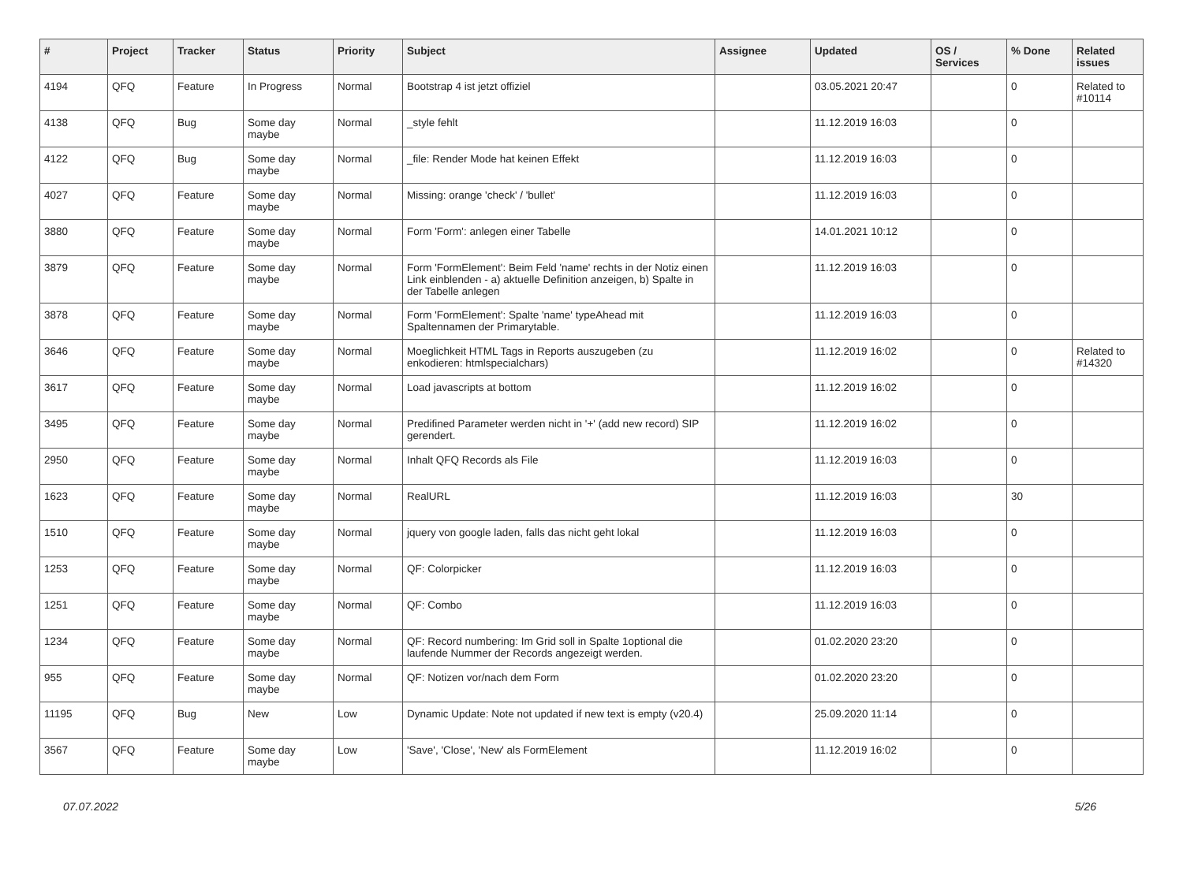| # | Project | Tracker | Status | Priority | Subject | Assignee | Updated | OS / Services | % Done | Related issues |
| --- | --- | --- | --- | --- | --- | --- | --- | --- | --- | --- |
| 4194 | QFQ | Feature | In Progress | Normal | Bootstrap 4 ist jetzt offiziel | | 03.05.2021 20:47 | | 0 | Related to #10114 |
| 4138 | QFQ | Bug | Some day maybe | Normal | _style fehlt | | 11.12.2019 16:03 | | 0 | |
| 4122 | QFQ | Bug | Some day maybe | Normal | _file: Render Mode hat keinen Effekt | | 11.12.2019 16:03 | | 0 | |
| 4027 | QFQ | Feature | Some day maybe | Normal | Missing: orange 'check' / 'bullet' | | 11.12.2019 16:03 | | 0 | |
| 3880 | QFQ | Feature | Some day maybe | Normal | Form 'Form': anlegen einer Tabelle | | 14.01.2021 10:12 | | 0 | |
| 3879 | QFQ | Feature | Some day maybe | Normal | Form 'FormElement': Beim Feld 'name' rechts in der Notiz einen Link einblenden - a) aktuelle Definition anzeigen, b) Spalte in der Tabelle anlegen | | 11.12.2019 16:03 | | 0 | |
| 3878 | QFQ | Feature | Some day maybe | Normal | Form 'FormElement': Spalte 'name' typeAhead mit Spaltennamen der Primarytable. | | 11.12.2019 16:03 | | 0 | |
| 3646 | QFQ | Feature | Some day maybe | Normal | Moeglichkeit HTML Tags in Reports auszugeben (zu enkodieren: htmlspecialchars) | | 11.12.2019 16:02 | | 0 | Related to #14320 |
| 3617 | QFQ | Feature | Some day maybe | Normal | Load javascripts at bottom | | 11.12.2019 16:02 | | 0 | |
| 3495 | QFQ | Feature | Some day maybe | Normal | Predifined Parameter werden nicht in '+' (add new record) SIP gerendert. | | 11.12.2019 16:02 | | 0 | |
| 2950 | QFQ | Feature | Some day maybe | Normal | Inhalt QFQ Records als File | | 11.12.2019 16:03 | | 0 | |
| 1623 | QFQ | Feature | Some day maybe | Normal | RealURL | | 11.12.2019 16:03 | | 30 | |
| 1510 | QFQ | Feature | Some day maybe | Normal | jquery von google laden, falls das nicht geht lokal | | 11.12.2019 16:03 | | 0 | |
| 1253 | QFQ | Feature | Some day maybe | Normal | QF: Colorpicker | | 11.12.2019 16:03 | | 0 | |
| 1251 | QFQ | Feature | Some day maybe | Normal | QF: Combo | | 11.12.2019 16:03 | | 0 | |
| 1234 | QFQ | Feature | Some day maybe | Normal | QF: Record numbering: Im Grid soll in Spalte 1optional die laufende Nummer der Records angezeigt werden. | | 01.02.2020 23:20 | | 0 | |
| 955 | QFQ | Feature | Some day maybe | Normal | QF: Notizen vor/nach dem Form | | 01.02.2020 23:20 | | 0 | |
| 11195 | QFQ | Bug | New | Low | Dynamic Update: Note not updated if new text is empty (v20.4) | | 25.09.2020 11:14 | | 0 | |
| 3567 | QFQ | Feature | Some day maybe | Low | 'Save', 'Close', 'New' als FormElement | | 11.12.2019 16:02 | | 0 | |
07.07.2022 5/26